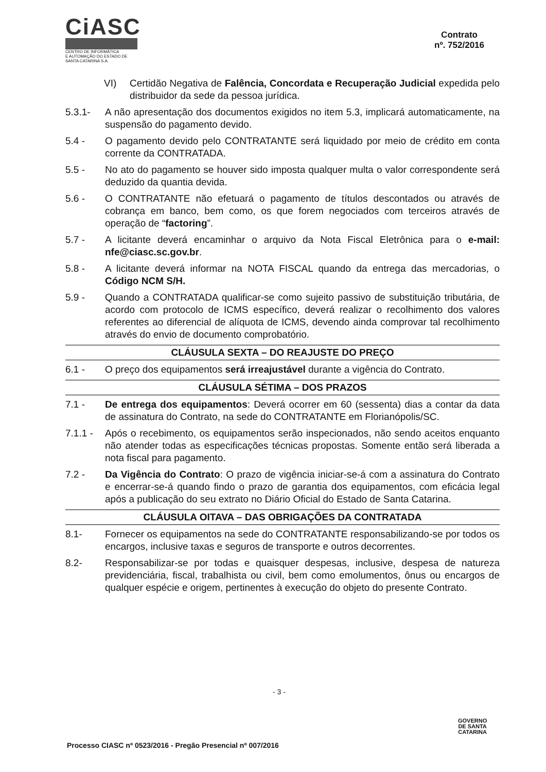CiASC
CENTRO DE INFORMÁTICA
E AUTOMAÇÃO DO ESTADO DE SANTA CATARINA S.A.
Contrato
nº. 752/2016
VI) Certidão Negativa de Falência, Concordata e Recuperação Judicial expedida pelo distribuidor da sede da pessoa jurídica.
5.3.1- A não apresentação dos documentos exigidos no item 5.3, implicará automaticamente, na suspensão do pagamento devido.
5.4 - O pagamento devido pelo CONTRATANTE será liquidado por meio de crédito em conta corrente da CONTRATADA.
5.5 - No ato do pagamento se houver sido imposta qualquer multa o valor correspondente será deduzido da quantia devida.
5.6 - O CONTRATANTE não efetuará o pagamento de títulos descontados ou através de cobrança em banco, bem como, os que forem negociados com terceiros através de operação de “factoring”.
5.7 - A licitante deverá encaminhar o arquivo da Nota Fiscal Eletrônica para o e-mail: nfe@ciasc.sc.gov.br.
5.8 - A licitante deverá informar na NOTA FISCAL quando da entrega das mercadorias, o Código NCM S/H.
5.9 - Quando a CONTRATADA qualificar-se como sujeito passivo de substituição tributária, de acordo com protocolo de ICMS específico, deverá realizar o recolhimento dos valores referentes ao diferencial de alíquota de ICMS, devendo ainda comprovar tal recolhimento através do envio de documento comprobatório.
CLÁUSULA SEXTA – DO REAJUSTE DO PREÇO
6.1 - O preço dos equipamentos será irreajustável durante a vigência do Contrato.
CLÁUSULA SÉTIMA – DOS PRAZOS
7.1 - De entrega dos equipamentos: Deverá ocorrer em 60 (sessenta) dias a contar da data de assinatura do Contrato, na sede do CONTRATANTE em Florianópolis/SC.
7.1.1 -
Após o recebimento, os equipamentos serão inspecionados, não sendo aceitos enquanto não atender todas as especificações técnicas propostas. Somente então será liberada a nota fiscal para pagamento.
7.2 - Da Vigência do Contrato: O prazo de vigência iniciar-se-á com a assinatura do Contrato e encerrar-se-á quando findo o prazo de garantia dos equipamentos, com eficácia legal após a publicação do seu extrato no Diário Oficial do Estado de Santa Catarina.
CLÁUSULA OITAVA – DAS OBRIGAÇÕES DA CONTRATADA
8.1- Fornecer os equipamentos na sede do CONTRATANTE responsabilizando-se por todos os encargos, inclusive taxas e seguros de transporte e outros decorrentes.
8.2- Responsabilizar-se por todas e quaisquer despesas, inclusive, despesa de natureza previdenciária, fiscal, trabalhista ou civil, bem como emolumentos, ônus ou encargos de qualquer espécie e origem, pertinentes à execução do objeto do presente Contrato.
- 3 -
GOVERNO
DE SANTA
CATARINA
Processo CIASC nº 0523/2016 - Pregão Presencial nº 007/2016